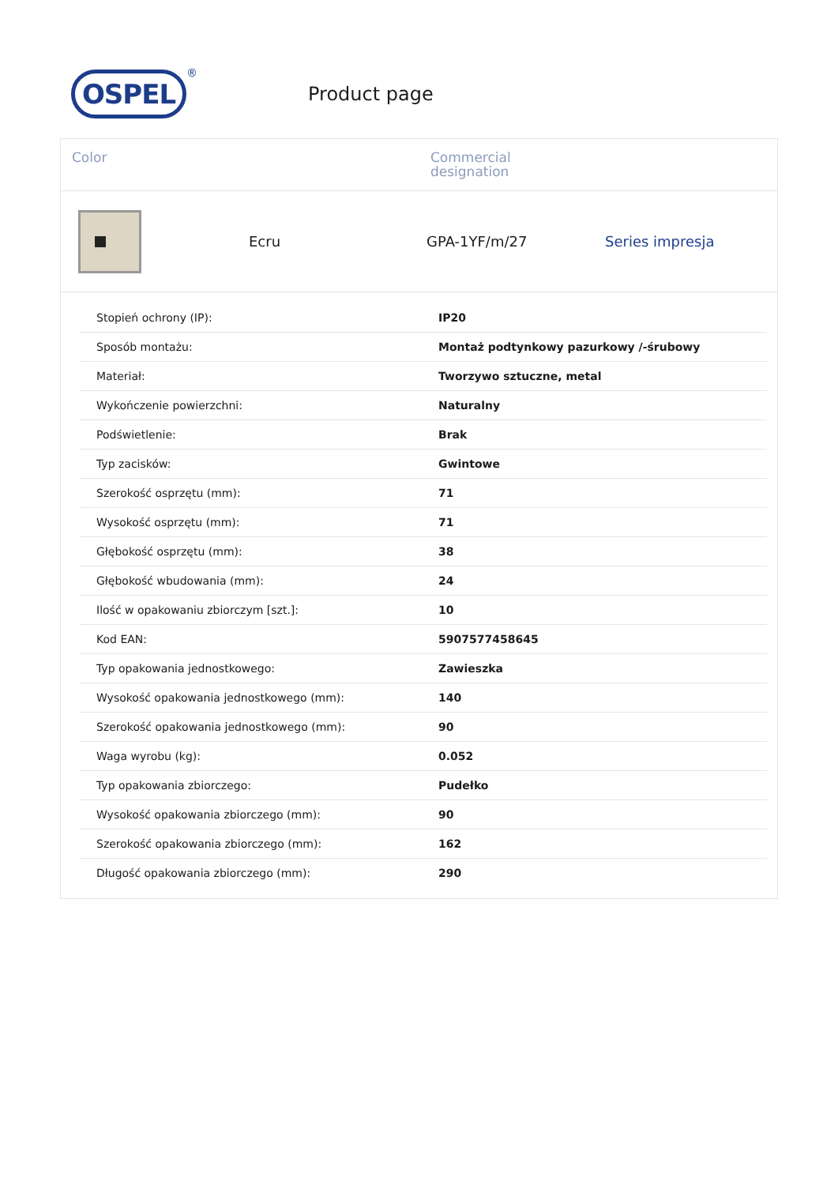OSPEL
®
Product page
Color Commercial
designation
Ecru GPA-1YF/m/27 Series impresja
| Stopień ochrony (IP): | IP20 |
| Sposób montażu: | Montaż podtynkowy pazurkowy /-śrubowy |
| Materiał: | Tworzywo sztuczne, metal |
| Wykończenie powierzchni: | Naturalny |
| Podświetlenie: | Brak |
| Typ zacisków: | Gwintowe |
| Szerokość osprzętu (mm): | 71 |
| Wysokość osprzętu (mm): | 71 |
| Głębokość osprzętu (mm): | 38 |
| Głębokość wbudowania (mm): | 24 |
| Ilość w opakowaniu zbiorczym [szt.]: | 10 |
| Kod EAN: | 5907577458645 |
| Typ opakowania jednostkowego: | Zawieszka |
| Wysokość opakowania jednostkowego (mm): | 140 |
| Szerokość opakowania jednostkowego (mm): | 90 |
| Waga wyrobu (kg): | 0.052 |
| Typ opakowania zbiorczego: | Pudełko |
| Wysokość opakowania zbiorczego (mm): | 90 |
| Szerokość opakowania zbiorczego (mm): | 162 |
| Długość opakowania zbiorczego (mm): | 290 |